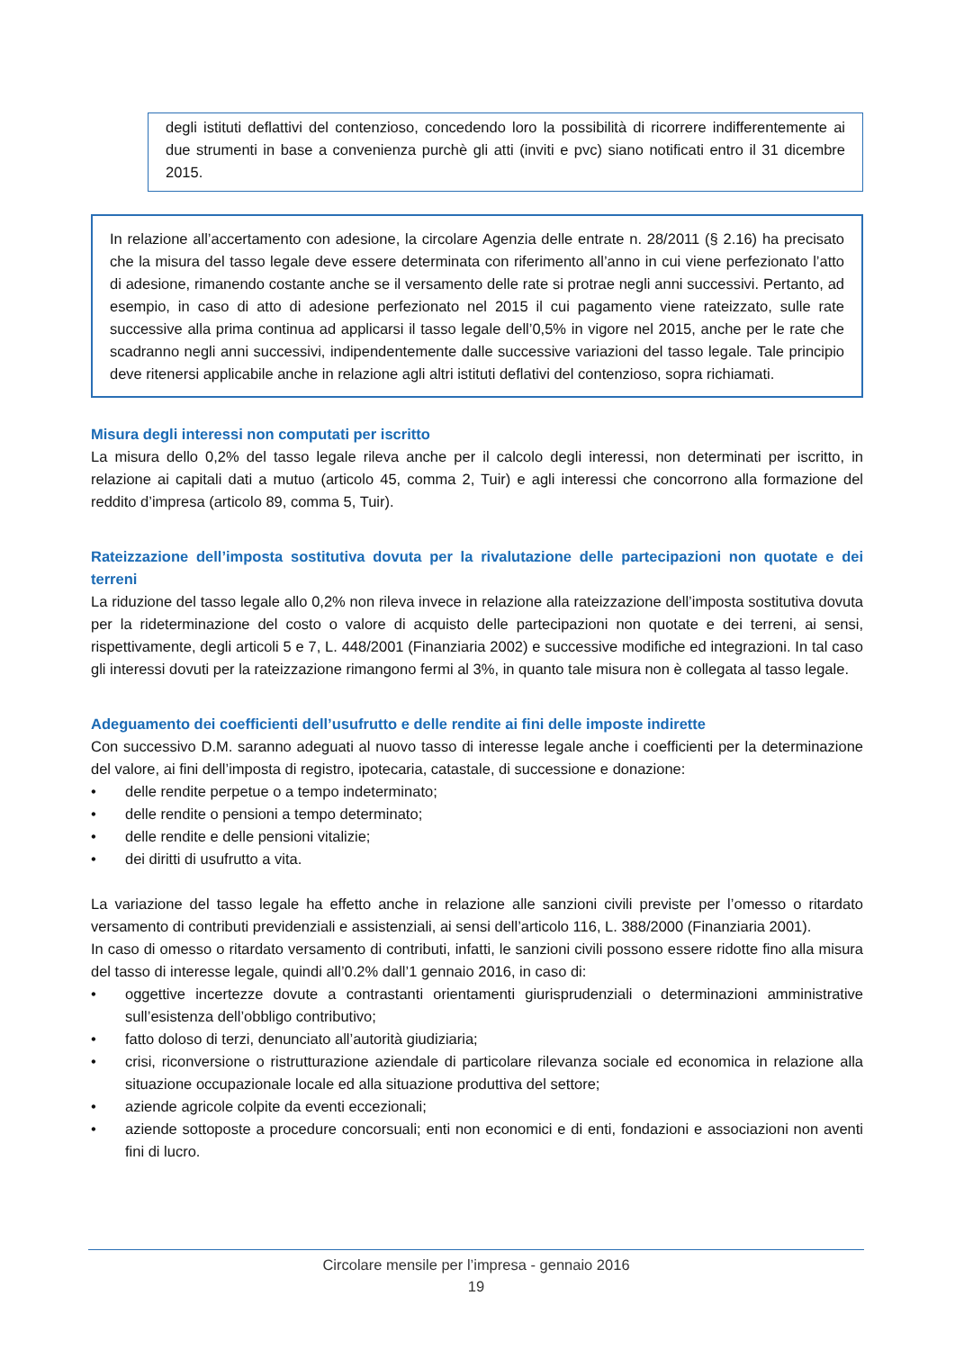degli istituti deflattivi del contenzioso, concedendo loro la possibilità di ricorrere indifferentemente ai due strumenti in base a convenienza purchè gli atti (inviti e pvc) siano notificati entro il 31 dicembre 2015.
In relazione all’accertamento con adesione, la circolare Agenzia delle entrate n. 28/2011 (§ 2.16) ha precisato che la misura del tasso legale deve essere determinata con riferimento all’anno in cui viene perfezionato l’atto di adesione, rimanendo costante anche se il versamento delle rate si protrae negli anni successivi. Pertanto, ad esempio, in caso di atto di adesione perfezionato nel 2015 il cui pagamento viene rateizzato, sulle rate successive alla prima continua ad applicarsi il tasso legale dell’0,5% in vigore nel 2015, anche per le rate che scadranno negli anni successivi, indipendentemente dalle successive variazioni del tasso legale. Tale principio deve ritenersi applicabile anche in relazione agli altri istituti deflativi del contenzioso, sopra richiamati.
Misura degli interessi non computati per iscritto
La misura dello 0,2% del tasso legale rileva anche per il calcolo degli interessi, non determinati per iscritto, in relazione ai capitali dati a mutuo (articolo 45, comma 2, Tuir) e agli interessi che concorrono alla formazione del reddito d’impresa (articolo 89, comma 5, Tuir).
Rateizzazione dell’imposta sostitutiva dovuta per la rivalutazione delle partecipazioni non quotate e dei terreni
La riduzione del tasso legale allo 0,2% non rileva invece in relazione alla rateizzazione dell’imposta sostitutiva dovuta per la rideterminazione del costo o valore di acquisto delle partecipazioni non quotate e dei terreni, ai sensi, rispettivamente, degli articoli 5 e 7, L. 448/2001 (Finanziaria 2002) e successive modifiche ed integrazioni. In tal caso gli interessi dovuti per la rateizzazione rimangono fermi al 3%, in quanto tale misura non è collegata al tasso legale.
Adeguamento dei coefficienti dell’usufrutto e delle rendite ai fini delle imposte indirette
Con successivo D.M. saranno adeguati al nuovo tasso di interesse legale anche i coefficienti per la determinazione del valore, ai fini dell’imposta di registro, ipotecaria, catastale, di successione e donazione:
• delle rendite perpetue o a tempo indeterminato;
• delle rendite o pensioni a tempo determinato;
• delle rendite e delle pensioni vitalizie;
• dei diritti di usufrutto a vita.
La variazione del tasso legale ha effetto anche in relazione alle sanzioni civili previste per l’omesso o ritardato versamento di contributi previdenziali e assistenziali, ai sensi dell’articolo 116, L. 388/2000 (Finanziaria 2001).
In caso di omesso o ritardato versamento di contributi, infatti, le sanzioni civili possono essere ridotte fino alla misura del tasso di interesse legale, quindi all’0.2% dall’1 gennaio 2016, in caso di:
• oggettive incertezze dovute a contrastanti orientamenti giurisprudenziali o determinazioni amministrative sull’esistenza dell’obbligo contributivo;
• fatto doloso di terzi, denunciato all’autorità giudiziaria;
• crisi, riconversione o ristrutturazione aziendale di particolare rilevanza sociale ed economica in relazione alla situazione occupazionale locale ed alla situazione produttiva del settore;
• aziende agricole colpite da eventi eccezionali;
• aziende sottoposte a procedure concorsuali; enti non economici e di enti, fondazioni e associazioni non aventi fini di lucro.
Circolare mensile per l’impresa - gennaio 2016
19